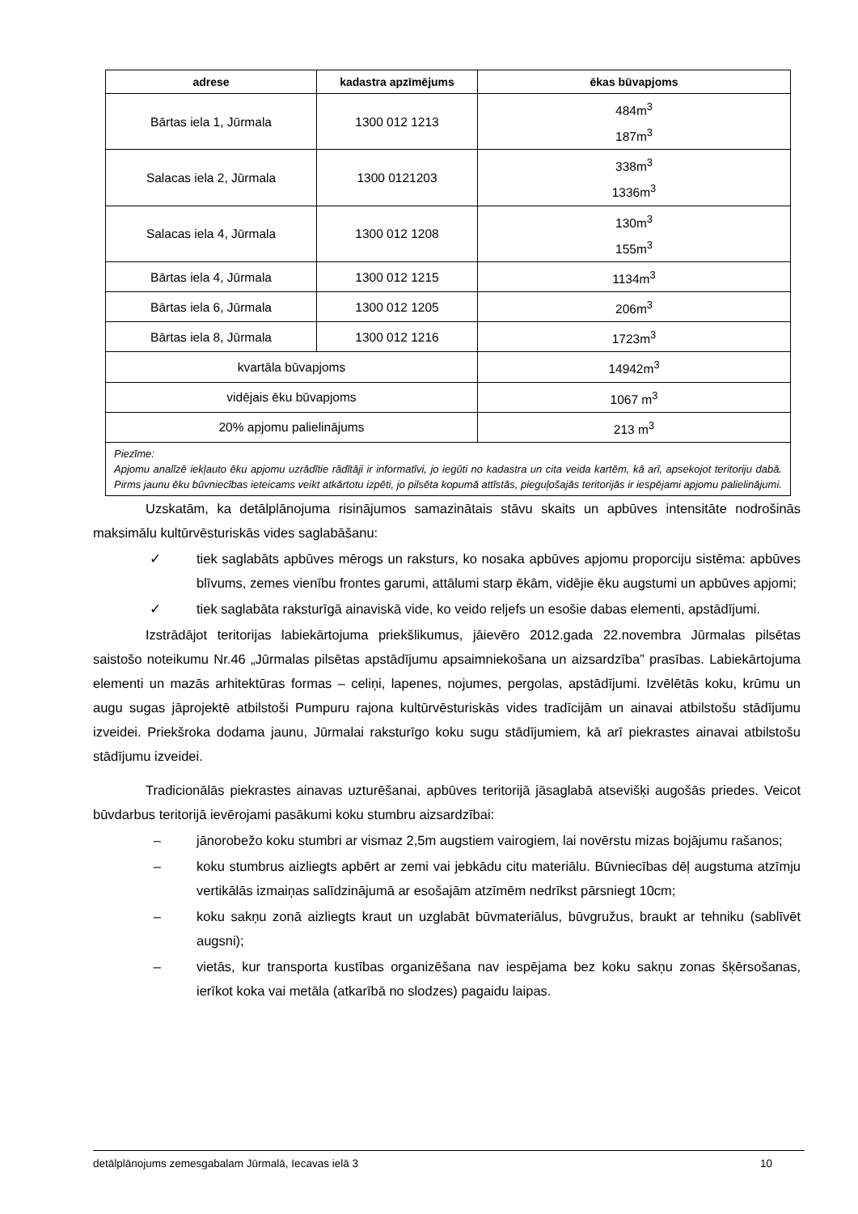| adrese | kadastra apzīmējums | ēkas būvapjoms |
| --- | --- | --- |
| Bārtas iela 1, Jūrmala | 1300 012 1213 | 484m<sup>3</sup> 187m<sup>3</sup> |
| Salacas iela 2, Jūrmala | 1300 0121203 | 338m<sup>3</sup> 1336m<sup>3</sup> |
| Salacas iela 4, Jūrmala | 1300 012 1208 | 130m<sup>3</sup> 155m<sup>3</sup> |
| Bārtas iela 4, Jūrmala | 1300 012 1215 | 1134m<sup>3</sup> |
| Bārtas iela 6, Jūrmala | 1300 012 1205 | 206m<sup>3</sup> |
| Bārtas iela 8, Jūrmala | 1300 012 1216 | 1723m<sup>3</sup> |
| kvartāla būvapjoms | | 14942m<sup>3</sup> |
| vidējais ēku būvapjoms | | 1067 m<sup>3</sup> |
| 20% apjomu palielinājums | | 213 m<sup>3</sup> |
| Piezīme: Apjomu analīzē iekļauto ēku apjomu uzrādītie rādītāji ir informatīvi, jo iegūti no kadastra un cita veida kartēm, kā arī, apsekojot teritoriju dabā. Pirms jaunu ēku būvniecības ieteicams veikt atkārtotu izpēti, jo pilsēta kopumā attīstās, pieguļošajās teritorijās ir iespējami apjomu palielinājumi. | | |
Uzskatām, ka detālplānojuma risinājumos samazinātais stāvu skaits un apbūves intensitāte nodrošinās maksimālu kultūrvēsturiskās vides saglabāšanu:
✓ tiek saglabāts apbūves mērogs un raksturs, ko nosaka apbūves apjomu proporciju sistēma: apbūves blīvums, zemes vienību frontes garumi, attālumi starp ēkām, vidējie ēku augstumi un apbūves apjomi;
✓ tiek saglabāta raksturīgā ainaviskā vide, ko veido reljefs un esošie dabas elementi, apstādījumi.
Izstrādājot teritorijas labiekārtojuma priekšlikumus, jāievēro 2012.gada 22.novembra Jūrmalas pilsētas saistošo noteikumu Nr.46 „Jūrmalas pilsētas apstādījumu apsaimniekošana un aizsardzība” prasības. Labiekārtojuma elementi un mazās arhitektūras formas – celiņi, lapenes, nojumes, pergolas, apstādījumi. Izvēlētās koku, krūmu un augu sugas jāprojektē atbilstoši Pumpuru rajona kultūrvēsturiskās vides tradīcijām un ainavai atbilstošu stādījumu izveidei. Priekšroka dodama jaunu, Jūrmalai raksturīgo koku sugu stādījumiem, kā arī piekrastes ainavai atbilstošu stādījumu izveidei.
Tradicionālās piekrastes ainavas uzturēšanai, apbūves teritorijā jāsaglabā atsevišķi augošās priedes. Veicot būvdarbus teritorijā ievērojami pasākumi koku stumbru aizsardzībai:
– jānorobežo koku stumbri ar vismaz 2,5m augstiem vairogiem, lai novērstu mizas bojājumu rašanos;
– koku stumbrus aizliegts apbērt ar zemi vai jebkādu citu materiālu. Būvniecības dēļ augstuma atzīmju vertikālās izmaiņas salīdzinājumā ar esošajām atzīmēm nedrīkst pārsniegt 10cm;
– koku sakņu zonā aizliegts kraut un uzglabāt būvmateriālus, būvgružus, braukt ar tehniku (sablīvēt augsni);
– vietās, kur transporta kustības organizēšana nav iespējama bez koku sakņu zonas šķērsošanas, ierīkot koka vai metāla (atkarībā no slodzes) pagaidu laipas.
detālplānojums zemesgabalam Jūrmalā, Iecavas ielā 3 10